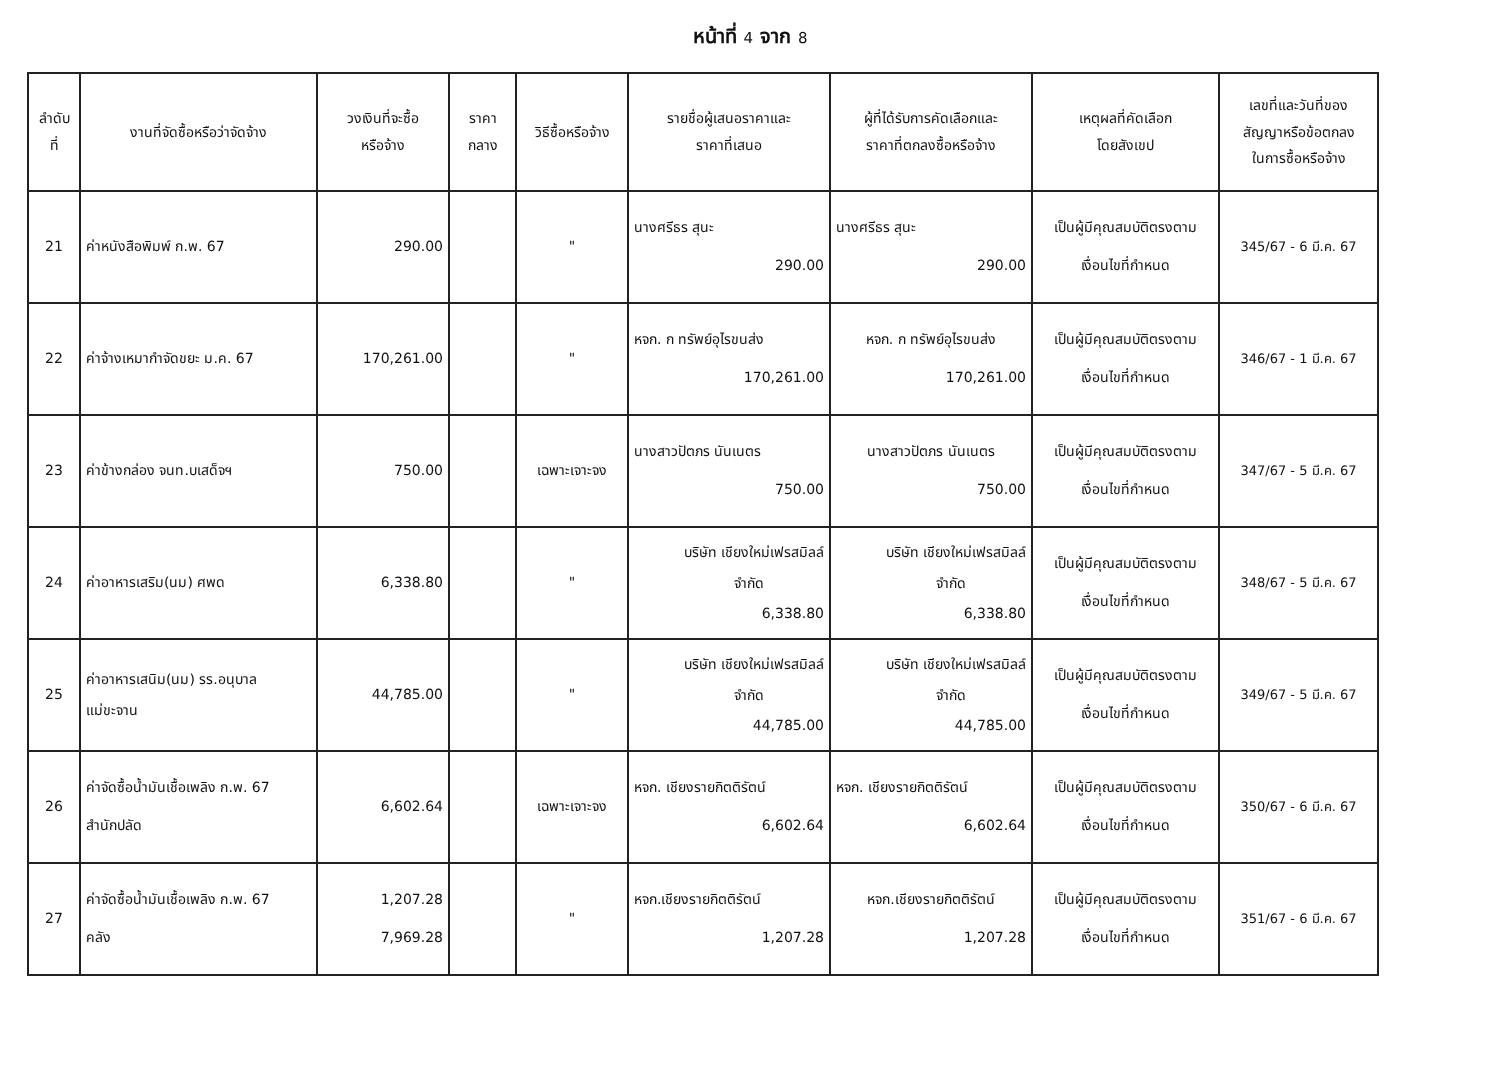หน้าที่ 4 จาก 8
| ลำดับ ที่ | งานที่จัดซื้อหรือว่าจัดจ้าง | วงเงินที่จะซื้อ หรือจ้าง | ราคา กลาง | วิธีซื้อหรือจ้าง | รายชื่อผู้เสนอราคาและ ราคาที่เสนอ | ผู้ที่ได้รับการคัดเลือกและ ราคาที่ตกลงซื้อหรือจ้าง | เหตุผลที่คัดเลือก โดยสังเขป | เลขที่และวันที่ของ สัญญาหรือข้อตกลง ในการซื้อหรือจ้าง |
| --- | --- | --- | --- | --- | --- | --- | --- | --- |
| 21 | ค่าหนังสือพิมพ์ ก.พ. 67 | 290.00 | | " | นางศรีธร สุนะ 290.00 | นางศรีธร สุนะ 290.00 | เป็นผู้มีคุณสมบัติตรงตาม เงื่อนไขที่กำหนด | 345/67 - 6 มี.ค. 67 |
| 22 | ค่าจ้างเหมากำจัดขยะ ม.ค. 67 | 170,261.00 | | " | หจก. ก ทรัพย์อุไรขนส่ง 170,261.00 | หจก. ก ทรัพย์อุไรขนส่ง 170,261.00 | เป็นผู้มีคุณสมบัติตรงตาม เงื่อนไขที่กำหนด | 346/67 - 1 มี.ค. 67 |
| 23 | ค่าข้างกล่อง จนท.บเสด็จฯ | 750.00 | | เฉพาะเจาะจง | นางสาวปัตภร นันเนตร 750.00 | นางสาวปัตภร นันเนตร 750.00 | เป็นผู้มีคุณสมบัติตรงตาม เงื่อนไขที่กำหนด | 347/67 - 5 มี.ค. 67 |
| 24 | ค่าอาหารเสริม(นม) ศพด | 6,338.80 | | " | บริษัท เชียงใหม่เฟรสมิลล์ จำกัด 6,338.80 | บริษัท เชียงใหม่เฟรสมิลล์ จำกัด 6,338.80 | เป็นผู้มีคุณสมบัติตรงตาม เงื่อนไขที่กำหนด | 348/67 - 5 มี.ค. 67 |
| 25 | ค่าอาหารเสนิม(นม) รร.อนุบาล แม่ขะจาน | 44,785.00 | | " | บริษัท เชียงใหม่เฟรสมิลล์ จำกัด 44,785.00 | บริษัท เชียงใหม่เฟรสมิลล์ จำกัด 44,785.00 | เป็นผู้มีคุณสมบัติตรงตาม เงื่อนไขที่กำหนด | 349/67 - 5 มี.ค. 67 |
| 26 | ค่าจัดซื้อน้ำมันเชื้อเพลิง ก.พ. 67 สำนักปลัด | 6,602.64 | | เฉพาะเจาะจง | หจก. เชียงรายกิตติรัตน์ 6,602.64 | หจก. เชียงรายกิตติรัตน์ 6,602.64 | เป็นผู้มีคุณสมบัติตรงตาม เงื่อนไขที่กำหนด | 350/67 - 6 มี.ค. 67 |
| 27 | ค่าจัดซื้อน้ำมันเชื้อเพลิง ก.พ. 67 คลัง | 1,207.28 7,969.28 | | " | หจก.เชียงรายกิตติรัตน์ 1,207.28 | หจก.เชียงรายกิตติรัตน์ 1,207.28 | เป็นผู้มีคุณสมบัติตรงตาม เงื่อนไขที่กำหนด | 351/67 - 6 มี.ค. 67 |